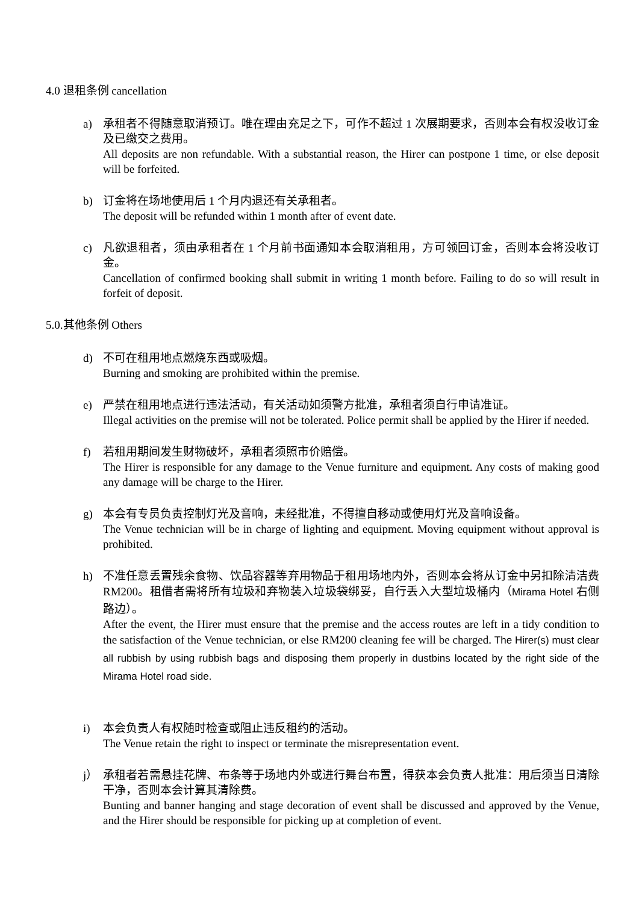4.0 退租条例 cancellation
a) 承租者不得随意取消预订。唯在理由充足之下，可作不超过 1 次展期要求，否则本会有权没收订金及已缴交之费用。
All deposits are non refundable. With a substantial reason, the Hirer can postpone 1 time, or else deposit will be forfeited.
b) 订金将在场地使用后 1 个月内退还有关承租者。
The deposit will be refunded within 1 month after of event date.
c) 凡欲退租者，须由承租者在 1 个月前书面通知本会取消租用，方可领回订金，否则本会将没收订金。
Cancellation of confirmed booking shall submit in writing 1 month before. Failing to do so will result in forfeit of deposit.
5.0.其他条例 Others
d) 不可在租用地点燃烧东西或吸烟。
Burning and smoking are prohibited within the premise.
e) 严禁在租用地点进行违法活动，有关活动如须警方批准，承租者须自行申请准证。
Illegal activities on the premise will not be tolerated. Police permit shall be applied by the Hirer if needed.
f) 若租用期间发生财物破坏，承租者须照市价赔偿。
The Hirer is responsible for any damage to the Venue furniture and equipment. Any costs of making good any damage will be charge to the Hirer.
g) 本会有专员负责控制灯光及音响，未经批准，不得擅自移动或使用灯光及音响设备。
The Venue technician will be in charge of lighting and equipment. Moving equipment without approval is prohibited.
h) 不准任意丢置残余食物、饮品容器等弃用物品于租用场地内外，否则本会将从订金中另扣除清洁费 RM200。租借者需将所有垃圾和弃物装入垃圾袋绑妥，自行丢入大型垃圾桶内（Mirama Hotel 右侧路边）。
After the event, the Hirer must ensure that the premise and the access routes are left in a tidy condition to the satisfaction of the Venue technician, or else RM200 cleaning fee will be charged. The Hirer(s) must clear all rubbish by using rubbish bags and disposing them properly in dustbins located by the right side of the Mirama Hotel road side.
i) 本会负责人有权随时检查或阻止违反租约的活动。
The Venue retain the right to inspect or terminate the misrepresentation event.
j） 承租者若需悬挂花牌、布条等于场地内外或进行舞台布置，得获本会负责人批准：用后须当日清除干净，否则本会计算其清除费。
Bunting and banner hanging and stage decoration of event shall be discussed and approved by the Venue, and the Hirer should be responsible for picking up at completion of event.